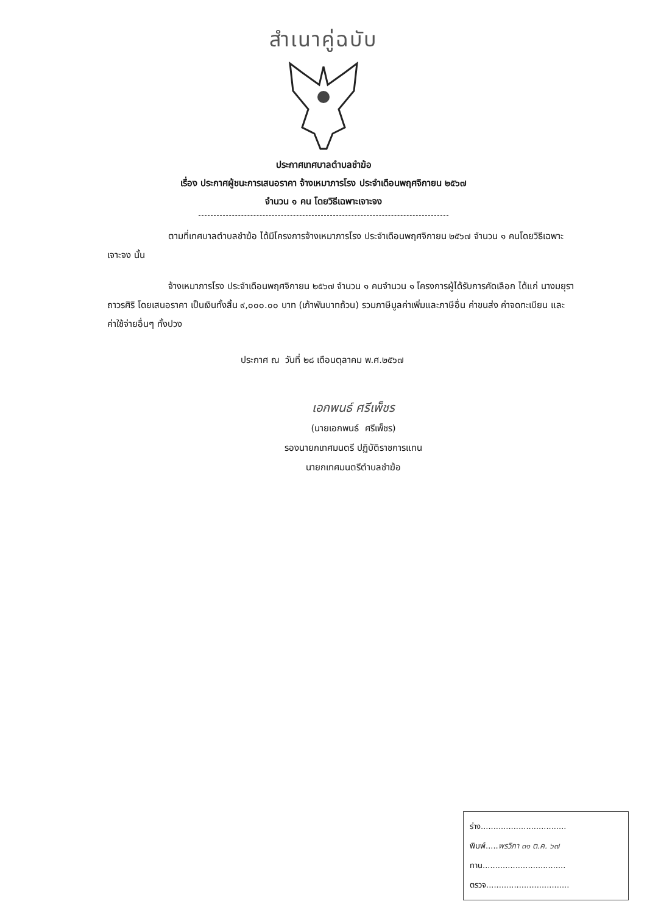สำเนาคู่ฉบับ
ประกาศเทศบาลตำบลชำฆ้อ
เรื่อง ประกาศผู้ชนะการเสนอราคา จ้างเหมาภารโรง ประจำเดือนพฤศจิกายน ๒๕๖๗
จำนวน ๑ คน โดยวิธีเฉพาะเจาะจง
ตามที่เทศบาลตำบลชำฆ้อ ได้มีโครงการจ้างเหมาภารโรง ประจำเดือนพฤศจิกายน ๒๕๖๗ จำนวน ๑ คนโดยวิธีเฉพาะเจาะจง นั้น
จ้างเหมาภารโรง ประจำเดือนพฤศจิกายน ๒๕๖๗ จำนวน ๑ คนจำนวน ๑ โครงการผู้ได้รับการคัดเลือก ได้แก่ นางมยุรา ถาวรศิริ โดยเสนอราคา เป็นเงินทั้งสิ้น ๙,๐๐๐.๐๐ บาท (เก้าพันบาทถ้วน) รวมภาษีมูลค่าเพิ่มและภาษีอื่น ค่าขนส่ง ค่าจดทะเบียน และค่าใช้จ่ายอื่นๆ ทั้งปวง
ประกาศ ณ วันที่ ๒๘ เดือนตุลาคม พ.ศ.๒๕๖๗
เอกพนธ์ ศรีเพ็ชร
(นายเอกพนธ์ ศรีเพ็ชร)
รองนายกเทศมนตรี ปฏิบัติราชการแทน
นายกเทศมนตรีตำบลชำฆ้อ
ร่าง..................................
พิมพ์.....พรวิภา ๓๑ ต.ค. ๖๗
ทาน.................................
ตรวจ.................................